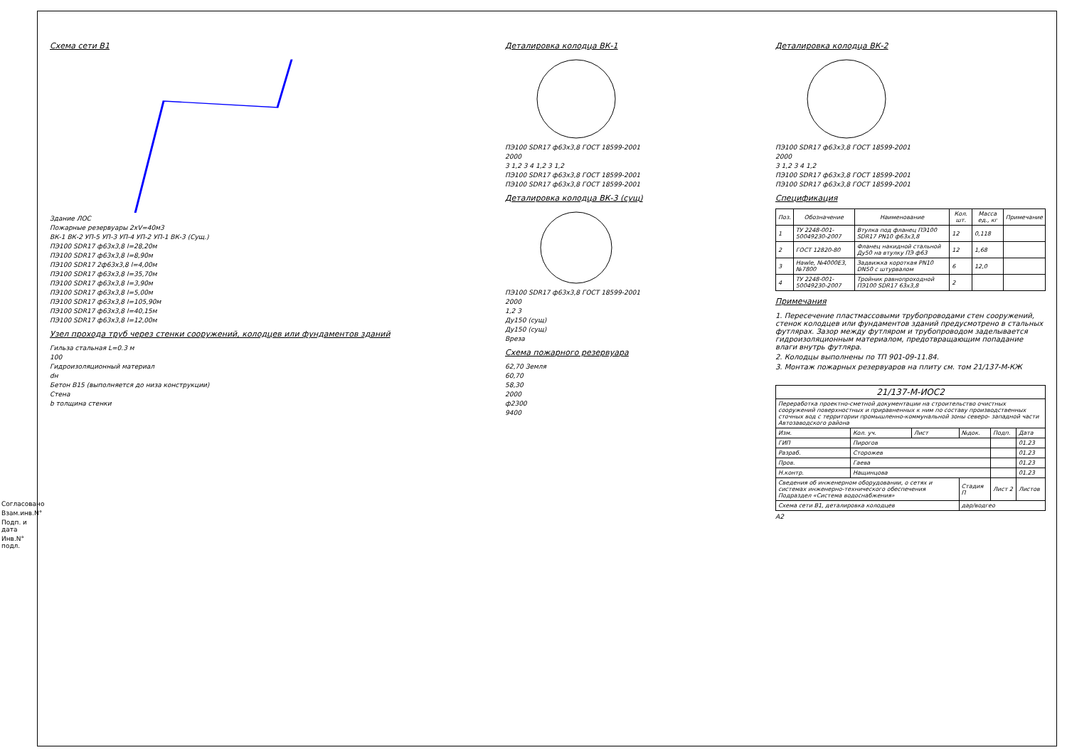Схема сети В1
Здание ЛОС
Пожарные резервуары 2xV=40м3
ВК-1 ВК-2 УП-5 УП-3 УП-4 УП-2 УП-1 ВК-3 (Сущ.)
ПЭ100 SDR17 ф63х3,8 l=28,20м
ПЭ100 SDR17 ф63х3,8 l=8,90м
ПЭ100 SDR17 2ф63х3,8 l=4,00м
ПЭ100 SDR17 ф63х3,8 l=35,70м
ПЭ100 SDR17 ф63х3,8 l=3,90м
ПЭ100 SDR17 ф63х3,8 l=5,00м
ПЭ100 SDR17 ф63х3,8 l=105,90м
ПЭ100 SDR17 ф63х3,8 l=40,15м
ПЭ100 SDR17 ф63х3,8 l=12,00м
Узел прохода труб через стенки сооружений, колодцев или фундаментов зданий
Гильза стальная L=0.3 м
100
Гидроизоляционный материал
dн
Бетон В15 (выполняется до низа конструкции)
Стена
b толщина стенки
Деталировка колодца ВК-1
ПЭ100 SDR17 ф63х3,8 ГОСТ 18599-2001
2000
3 1,2 3 4 1,2 3 1,2
ПЭ100 SDR17 ф63х3,8 ГОСТ 18599-2001
ПЭ100 SDR17 ф63х3,8 ГОСТ 18599-2001
Деталировка колодца ВК-3 (сущ)
ПЭ100 SDR17 ф63х3,8 ГОСТ 18599-2001
2000
1,2 3
Ду150 (сущ)
Ду150 (сущ)
Вреза
Схема пожарного резервуара
62,70 Земля
60,70
58,30
2000
ф2300
9400
Деталировка колодца ВК-2
ПЭ100 SDR17 ф63х3,8 ГОСТ 18599-2001
2000
3 1,2 3 4 1,2
ПЭ100 SDR17 ф63х3,8 ГОСТ 18599-2001
ПЭ100 SDR17 ф63х3,8 ГОСТ 18599-2001
Спецификация
| Поз. | Обозначение | Наименование | Кол. шт. | Масса ед., кг | Примечание |
| --- | --- | --- | --- | --- | --- |
| 1 | ТУ 2248-001-50049230-2007 | Втулка под фланец ПЭ100 SDR17 PN10 ф63х3,8 | 12 | 0,118 | |
| 2 | ГОСТ 12820-80 | Фланец накидной стальной Ду50 на втулку ПЭ ф63 | 12 | 1,68 | |
| 3 | Hawle, №4000Е3, №7800 | Задвижка короткая PN10 DN50 с штурвалом | 6 | 12,0 | |
| 4 | ТУ 2248-001-50049230-2007 | Тройник равнопроходной ПЭ100 SDR17 63х3,8 | 2 | | |
Примечания
1. Пересечение пластмассовыми трубопроводами стен сооружений, стенок колодцев или фундаментов зданий предусмотрено в стальных футлярах. Зазор между футляром и трубопроводом заделывается гидроизоляционным материалом, предотвращающим попадание влаги внутрь футляра.
2. Колодцы выполнены по ТП 901-09-11.84.
3. Монтаж пожарных резервуаров на плиту см. том 21/137-М-КЖ
| 21/137-М-ИОС2 | | | | | |
| Переработка проектно-сметной документации на строительство очистных сооружений поверхностных и приравненных к ним по составу производственных сточных вод с территории промышленно-коммунальной зоны северо- западной части Автозаводского района | | | | | |
| Изм. | Кол. уч. | Лист | №док. | Подп. | Дата |
| ГИП | Пирогов | | | | 01.23 |
| Разраб. | Сторожев | | | | 01.23 |
| Пров. | Гаева | | | | 01.23 |
| Н.контр. | Нащинцова | | | | 01.23 |
| Сведения об инженерном оборудовании, о сетях и системах инженерно-технического обеспечения Подраздел «Система водоснабжения» | | | Стадия П | Лист 2 | Листов |
| Схема сети В1, деталировка колодцев | | | дар/водгео | | |
А2
Согласовано
Взам.инв.N°
Подп. и дата
Инв.N° подл.